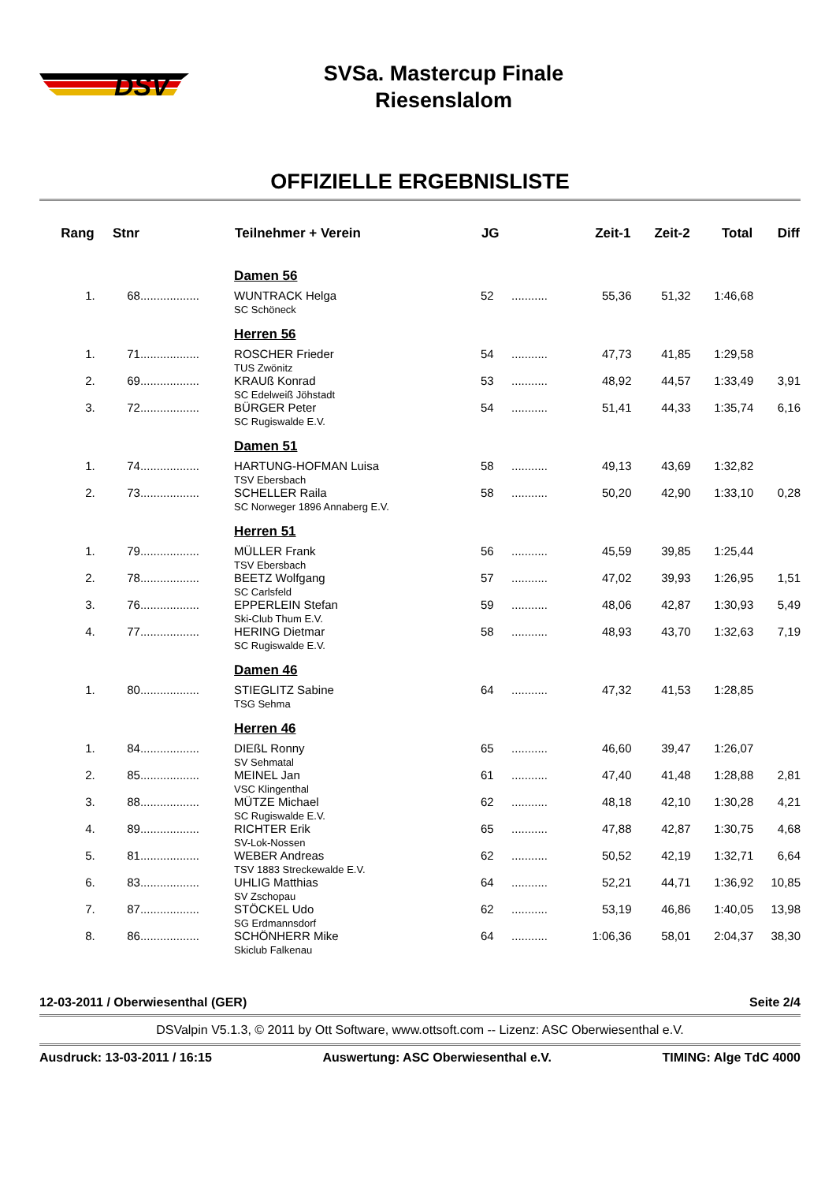DSV
SVSa. Mastercup Finale
Riesenslalom
OFFIZIELLE ERGEBNISLISTE
| Rang | Stnr | | Teilnehmer + Verein | JG | | Zeit-1 | Zeit-2 | Total | Diff |
| --- | --- | --- | --- | --- | --- | --- | --- | --- | --- |
| | | | Damen 56 | | | | | | |
| 1. | 68 | .................. | WUNTRACK Helga SC Schöneck | 52 | ........... | 55,36 | 51,32 | 1:46,68 | |
| | | | Herren 56 | | | | | | |
| 1. | 71 | .................. | ROSCHER Frieder TUS Zwönitz | 54 | ........... | 47,73 | 41,85 | 1:29,58 | |
| 2. | 69 | .................. | KRAUß Konrad SC Edelweiß Jöhstadt | 53 | ........... | 48,92 | 44,57 | 1:33,49 | 3,91 |
| 3. | 72 | .................. | BÜRGER Peter SC Rugiswalde E.V. | 54 | ........... | 51,41 | 44,33 | 1:35,74 | 6,16 |
| | | | Damen 51 | | | | | | |
| 1. | 74 | .................. | HARTUNG-HOFMAN Luisa TSV Ebersbach | 58 | ........... | 49,13 | 43,69 | 1:32,82 | |
| 2. | 73 | .................. | SCHELLER Raila SC Norweger 1896 Annaberg E.V. | 58 | ........... | 50,20 | 42,90 | 1:33,10 | 0,28 |
| | | | Herren 51 | | | | | | |
| 1. | 79 | .................. | MÜLLER Frank TSV Ebersbach | 56 | ........... | 45,59 | 39,85 | 1:25,44 | |
| 2. | 78 | .................. | BEETZ Wolfgang SC Carlsfeld | 57 | ........... | 47,02 | 39,93 | 1:26,95 | 1,51 |
| 3. | 76 | .................. | EPPERLEIN Stefan Ski-Club Thum E.V. | 59 | ........... | 48,06 | 42,87 | 1:30,93 | 5,49 |
| 4. | 77 | .................. | HERING Dietmar SC Rugiswalde E.V. | 58 | ........... | 48,93 | 43,70 | 1:32,63 | 7,19 |
| | | | Damen 46 | | | | | | |
| 1. | 80 | .................. | STIEGLITZ Sabine TSG Sehma | 64 | ........... | 47,32 | 41,53 | 1:28,85 | |
| | | | Herren 46 | | | | | | |
| 1. | 84 | .................. | DIEßL Ronny SV Sehmatal | 65 | ........... | 46,60 | 39,47 | 1:26,07 | |
| 2. | 85 | .................. | MEINEL Jan VSC Klingenthal | 61 | ........... | 47,40 | 41,48 | 1:28,88 | 2,81 |
| 3. | 88 | .................. | MÜTZE Michael SC Rugiswalde E.V. | 62 | ........... | 48,18 | 42,10 | 1:30,28 | 4,21 |
| 4. | 89 | .................. | RICHTER Erik SV-Lok-Nossen | 65 | ........... | 47,88 | 42,87 | 1:30,75 | 4,68 |
| 5. | 81 | .................. | WEBER Andreas TSV 1883 Streckewalde E.V. | 62 | ........... | 50,52 | 42,19 | 1:32,71 | 6,64 |
| 6. | 83 | .................. | UHLIG Matthias SV Zschopau | 64 | ........... | 52,21 | 44,71 | 1:36,92 | 10,85 |
| 7. | 87 | .................. | STÖCKEL Udo SG Erdmannsdorf | 62 | ........... | 53,19 | 46,86 | 1:40,05 | 13,98 |
| 8. | 86 | .................. | SCHÖNHERR Mike Skiclub Falkenau | 64 | ........... | 1:06,36 | 58,01 | 2:04,37 | 38,30 |
12-03-2011 / Oberwiesenthal (GER) Seite 2/4
DSValpin V5.1.3, © 2011 by Ott Software, www.ottsoft.com -- Lizenz: ASC Oberwiesenthal e.V.
Ausdruck: 13-03-2011 / 16:15 Auswertung: ASC Oberwiesenthal e.V. TIMING: Alge TdC 4000